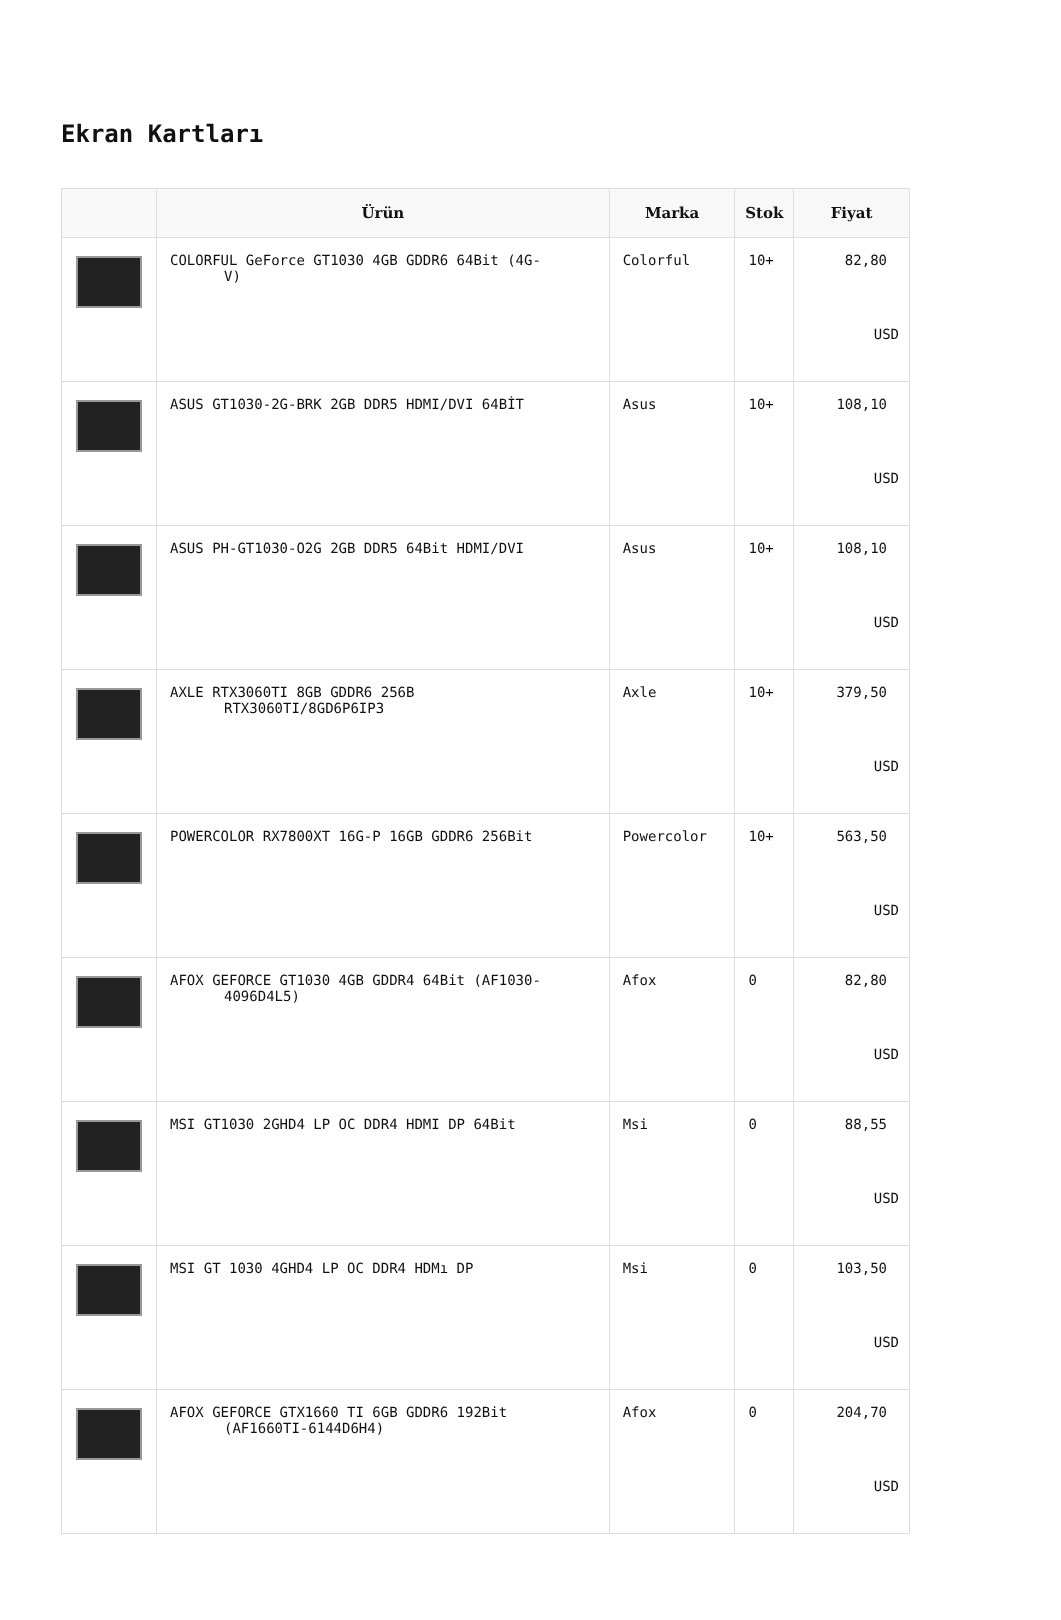Ekran Kartları
| | Ürün | Marka | Stok | Fiyat |
| --- | --- | --- | --- | --- |
| | COLORFUL GeForce GT1030 4GB GDDR6 64Bit (4G- V) | Colorful | 10+ | 82,80 USD |
| | ASUS GT1030-2G-BRK 2GB DDR5 HDMI/DVI 64BİT | Asus | 10+ | 108,10 USD |
| | ASUS PH-GT1030-O2G 2GB DDR5 64Bit HDMI/DVI | Asus | 10+ | 108,10 USD |
| | AXLE RTX3060TI 8GB GDDR6 256B RTX3060TI/8GD6P6IP3 | Axle | 10+ | 379,50 USD |
| | POWERCOLOR RX7800XT 16G-P 16GB GDDR6 256Bit | Powercolor | 10+ | 563,50 USD |
| | AFOX GEFORCE GT1030 4GB GDDR4 64Bit (AF1030- 4096D4L5) | Afox | 0 | 82,80 USD |
| | MSI GT1030 2GHD4 LP OC DDR4 HDMI DP 64Bit | Msi | 0 | 88,55 USD |
| | MSI GT 1030 4GHD4 LP OC DDR4 HDMı DP | Msi | 0 | 103,50 USD |
| | AFOX GEFORCE GTX1660 TI 6GB GDDR6 192Bit (AF1660TI-6144D6H4) | Afox | 0 | 204,70 USD |